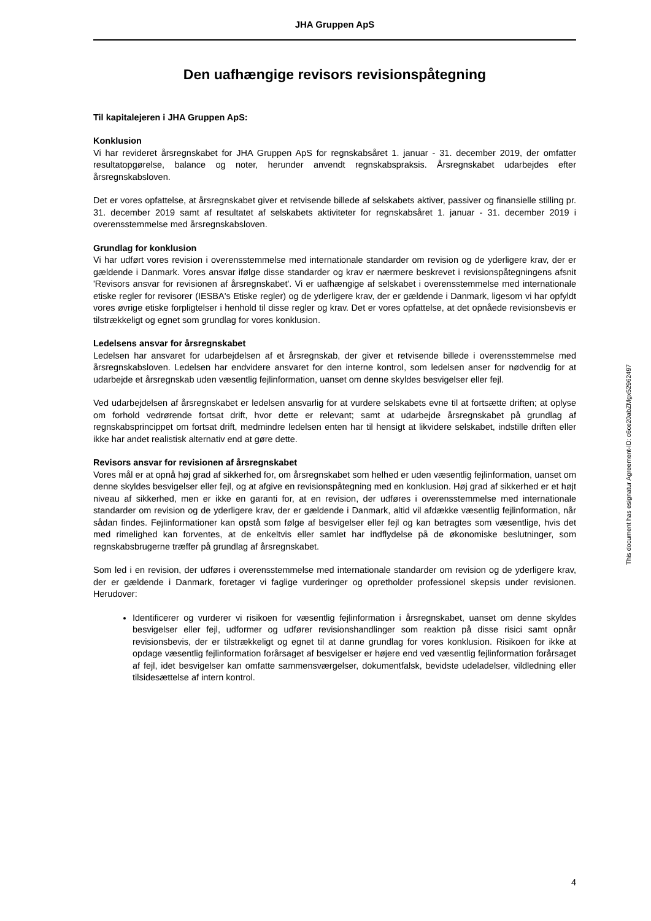JHA Gruppen ApS
Den uafhængige revisors revisionspåtegning
Til kapitalejeren i JHA Gruppen ApS:
Konklusion
Vi har revideret årsregnskabet for JHA Gruppen ApS for regnskabsåret 1. januar - 31. december 2019, der omfatter resultatopgørelse, balance og noter, herunder anvendt regnskabspraksis. Årsregnskabet udarbejdes efter årsregnskabsloven.
Det er vores opfattelse, at årsregnskabet giver et retvisende billede af selskabets aktiver, passiver og finansielle stilling pr. 31. december 2019 samt af resultatet af selskabets aktiviteter for regnskabsåret 1. januar - 31. december 2019 i overensstemmelse med årsregnskabsloven.
Grundlag for konklusion
Vi har udført vores revision i overensstemmelse med internationale standarder om revision og de yderligere krav, der er gældende i Danmark. Vores ansvar ifølge disse standarder og krav er nærmere beskrevet i revisionspåtegningens afsnit 'Revisors ansvar for revisionen af årsregnskabet'. Vi er uafhængige af selskabet i overensstemmelse med internationale etiske regler for revisorer (IESBA's Etiske regler) og de yderligere krav, der er gældende i Danmark, ligesom vi har opfyldt vores øvrige etiske forpligtelser i henhold til disse regler og krav. Det er vores opfattelse, at det opnåede revisionsbevis er tilstrækkeligt og egnet som grundlag for vores konklusion.
Ledelsens ansvar for årsregnskabet
Ledelsen har ansvaret for udarbejdelsen af et årsregnskab, der giver et retvisende billede i overensstemmelse med årsregnskabsloven. Ledelsen har endvidere ansvaret for den interne kontrol, som ledelsen anser for nødvendig for at udarbejde et årsregnskab uden væsentlig fejlinformation, uanset om denne skyldes besvigelser eller fejl.
Ved udarbejdelsen af årsregnskabet er ledelsen ansvarlig for at vurdere selskabets evne til at fortsætte driften; at oplyse om forhold vedrørende fortsat drift, hvor dette er relevant; samt at udarbejde årsregnskabet på grundlag af regnskabsprincippet om fortsat drift, medmindre ledelsen enten har til hensigt at likvidere selskabet, indstille driften eller ikke har andet realistisk alternativ end at gøre dette.
Revisors ansvar for revisionen af årsregnskabet
Vores mål er at opnå høj grad af sikkerhed for, om årsregnskabet som helhed er uden væsentlig fejlinformation, uanset om denne skyldes besvigelser eller fejl, og at afgive en revisionspåtegning med en konklusion. Høj grad af sikkerhed er et højt niveau af sikkerhed, men er ikke en garanti for, at en revision, der udføres i overensstemmelse med internationale standarder om revision og de yderligere krav, der er gældende i Danmark, altid vil afdække væsentlig fejlinformation, når sådan findes. Fejlinformationer kan opstå som følge af besvigelser eller fejl og kan betragtes som væsentlige, hvis det med rimelighed kan forventes, at de enkeltvis eller samlet har indflydelse på de økonomiske beslutninger, som regnskabsbrugerne træffer på grundlag af årsregnskabet.
Som led i en revision, der udføres i overensstemmelse med internationale standarder om revision og de yderligere krav, der er gældende i Danmark, foretager vi faglige vurderinger og opretholder professionel skepsis under revisionen. Herudover:
Identificerer og vurderer vi risikoen for væsentlig fejlinformation i årsregnskabet, uanset om denne skyldes besvigelser eller fejl, udformer og udfører revisionshandlinger som reaktion på disse risici samt opnår revisionsbevis, der er tilstrækkeligt og egnet til at danne grundlag for vores konklusion. Risikoen for ikke at opdage væsentlig fejlinformation forårsaget af besvigelser er højere end ved væsentlig fejlinformation forårsaget af fejl, idet besvigelser kan omfatte sammensværgelser, dokumentfalsk, bevidste udeladelser, vildledning eller tilsidesættelse af intern kontrol.
This document has esignatur Agreement-ID: c6ce20abZMgx52962497
4